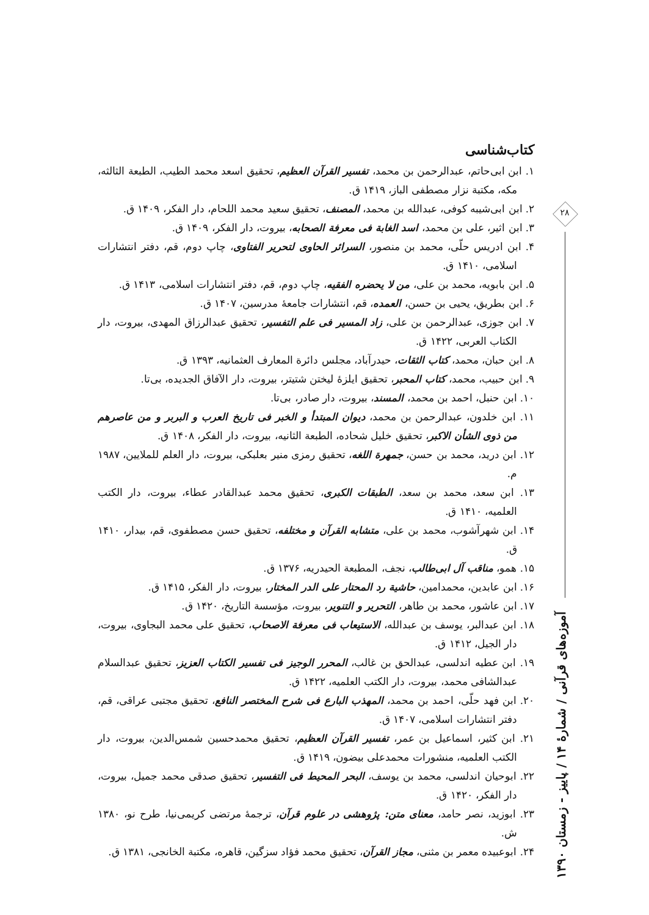کتاب‌شناسی
۱. ابن ابی‌حاتم، عبدالرحمن بن محمد، تفسیر القرآن العظیم، تحقیق اسعد محمد الطیب، الطبعة الثالثه، مکه، مکتبة نزار مصطفی الباز، ۱۴۱۹ ق.
۲. ابن ابی‌شیبه کوفی، عبدالله بن محمد، المصنف، تحقیق سعید محمد اللحام، دار الفکر، ۱۴۰۹ ق.
۳. ابن اثیر، علی بن محمد، اسد الغابة فی معرفة الصحابه، بیروت، دار الفکر، ۱۴۰۹ ق.
۴. ابن ادریس حلّی، محمد بن منصور، السرائر الحاوی لتحریر الفتاوی، چاپ دوم، قم، دفتر انتشارات اسلامی، ۱۴۱۰ ق.
۵. ابن بابویه، محمد بن علی، من لا یحضره الفقیه، چاپ دوم، قم، دفتر انتشارات اسلامی، ۱۴۱۳ ق.
۶. ابن بطریق، یحیی بن حسن، العمده، قم، انتشارات جامعهٔ مدرسین، ۱۴۰۷ ق.
۷. ابن جوزی، عبدالرحمن بن علی، زاد المسیر فی علم التفسیر، تحقیق عبدالرزاق المهدی، بیروت، دار الکتاب العربی، ۱۴۲۲ ق.
۸. ابن حبان، محمد، کتاب الثقات، حیدرآباد، مجلس دائرة المعارف العثمانیه، ۱۳۹۳ ق.
۹. ابن حبیب، محمد، کتاب المحبر، تحقیق ایلزهٔ لیختن شتیتر، بیروت، دار الآفاق الجدیده، بی‌تا.
۱۰. ابن حنبل، احمد بن محمد، المسند، بیروت، دار صادر، بی‌تا.
۱۱. ابن خلدون، عبدالرحمن بن محمد، دیوان المبتدأ و الخبر فی تاریخ العرب و البربر و من عاصرهم من ذوی الشأن الاکبر، تحقیق خلیل شحاده، الطبعة الثانیه، بیروت، دار الفکر، ۱۴۰۸ ق.
۱۲. ابن درید، محمد بن حسن، جمهرة اللغه، تحقیق رمزی منیر بعلبکی، بیروت، دار العلم للملایین، ۱۹۸۷ م.
۱۳. ابن سعد، محمد بن سعد، الطبقات الکبری، تحقیق محمد عبدالقادر عطاء، بیروت، دار الکتب العلمیه، ۱۴۱۰ ق.
۱۴. ابن شهرآشوب، محمد بن علی، متشابه القرآن و مختلفه، تحقیق حسن مصطفوی، قم، بیدار، ۱۴۱۰ ق.
۱۵. همو، مناقب آل ابی‌طالب، نجف، المطبعة الحیدریه، ۱۳۷۶ ق.
۱۶. ابن عابدین، محمدامین، حاشیة رد المحتار علی الدر المختار، بیروت، دار الفکر، ۱۴۱۵ ق.
۱۷. ابن عاشور، محمد بن طاهر، التحریر و التنویر، بیروت، مؤسسة التاریخ، ۱۴۲۰ ق.
۱۸. ابن عبدالبر، یوسف بن عبدالله، الاستیعاب فی معرفة الاصحاب، تحقیق علی محمد البجاوی، بیروت، دار الجیل، ۱۴۱۲ ق.
۱۹. ابن عطیه اندلسی، عبدالحق بن غالب، المحرر الوجیز فی تفسیر الکتاب العزیز، تحقیق عبدالسلام عبدالشافی محمد، بیروت، دار الکتب العلمیه، ۱۴۲۲ ق.
۲۰. ابن فهد حلّی، احمد بن محمد، المهذب البارع فی شرح المختصر النافع، تحقیق مجتبی عراقی، قم، دفتر انتشارات اسلامی، ۱۴۰۷ ق.
۲۱. ابن کثیر، اسماعیل بن عمر، تفسیر القرآن العظیم، تحقیق محمدحسین شمس‌الدین، بیروت، دار الکتب العلمیه، منشورات محمدعلی بیضون، ۱۴۱۹ ق.
۲۲. ابوحیان اندلسی، محمد بن یوسف، البحر المحیط فی التفسیر، تحقیق صدقی محمد جمیل، بیروت، دار الفکر، ۱۴۲۰ ق.
۲۳. ابوزید، نصر حامد، معنای متن: پژوهشی در علوم قرآن، ترجمهٔ مرتضی کریمی‌نیا، طرح نو، ۱۳۸۰ ش.
۲۴. ابوعبیده معمر بن مثنی، مجاز القرآن، تحقیق محمد فؤاد سزگین، قاهره، مکتبة الخانجی، ۱۳۸۱ ق.
۲۸
آموزه‌های قرآنی / شمارهٔ ۱۴ / پاییز - زمستان ۱۳۹۰